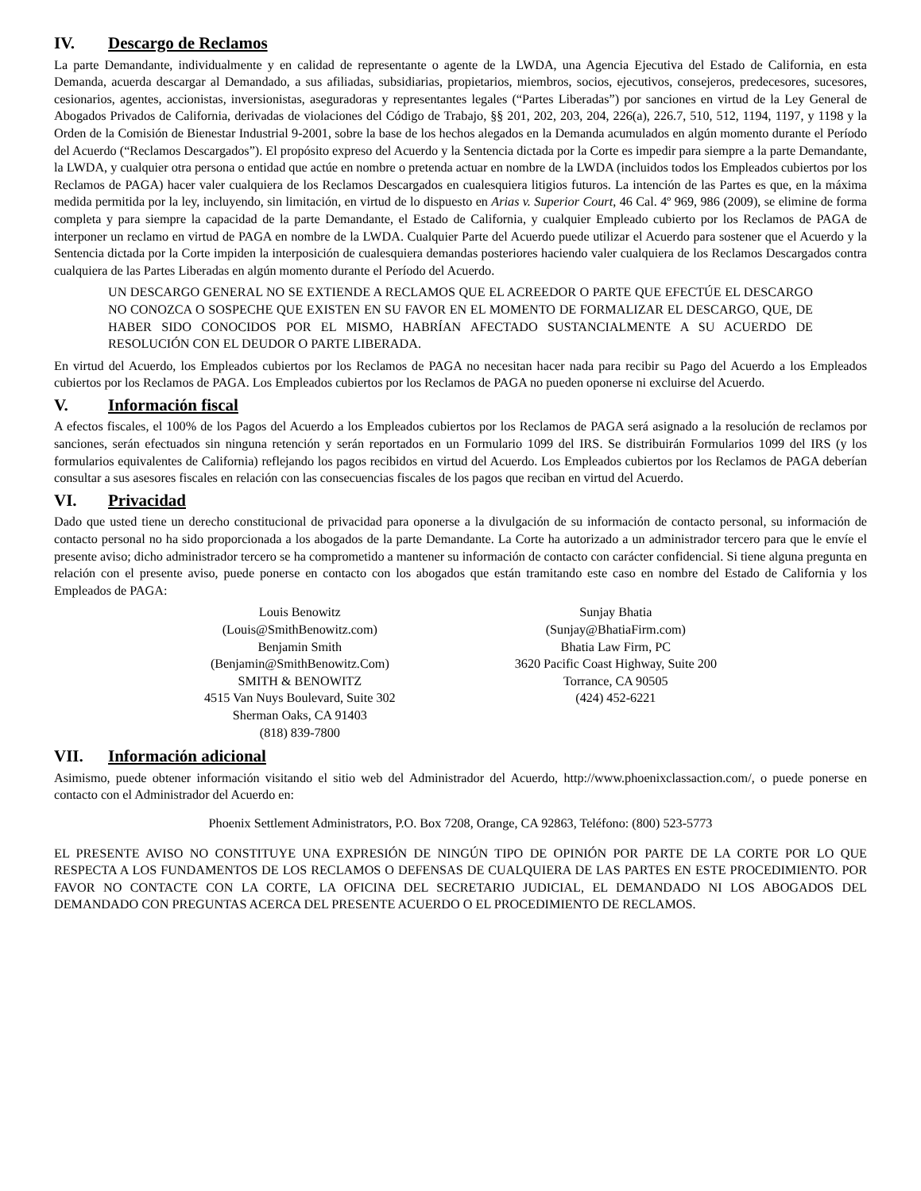IV. Descargo de Reclamos
La parte Demandante, individualmente y en calidad de representante o agente de la LWDA, una Agencia Ejecutiva del Estado de California, en esta Demanda, acuerda descargar al Demandado, a sus afiliadas, subsidiarias, propietarios, miembros, socios, ejecutivos, consejeros, predecesores, sucesores, cesionarios, agentes, accionistas, inversionistas, aseguradoras y representantes legales (“Partes Liberadas”) por sanciones en virtud de la Ley General de Abogados Privados de California, derivadas de violaciones del Código de Trabajo, §§ 201, 202, 203, 204, 226(a), 226.7, 510, 512, 1194, 1197, y 1198 y la Orden de la Comisión de Bienestar Industrial 9-2001, sobre la base de los hechos alegados en la Demanda acumulados en algún momento durante el Período del Acuerdo (“Reclamos Descargados”). El propósito expreso del Acuerdo y la Sentencia dictada por la Corte es impedir para siempre a la parte Demandante, la LWDA, y cualquier otra persona o entidad que actúe en nombre o pretenda actuar en nombre de la LWDA (incluidos todos los Empleados cubiertos por los Reclamos de PAGA) hacer valer cualquiera de los Reclamos Descargados en cualesquiera litigios futuros. La intención de las Partes es que, en la máxima medida permitida por la ley, incluyendo, sin limitación, en virtud de lo dispuesto en Arias v. Superior Court, 46 Cal. 4º 969, 986 (2009), se elimine de forma completa y para siempre la capacidad de la parte Demandante, el Estado de California, y cualquier Empleado cubierto por los Reclamos de PAGA de interponer un reclamo en virtud de PAGA en nombre de la LWDA. Cualquier Parte del Acuerdo puede utilizar el Acuerdo para sostener que el Acuerdo y la Sentencia dictada por la Corte impiden la interposición de cualesquiera demandas posteriores haciendo valer cualquiera de los Reclamos Descargados contra cualquiera de las Partes Liberadas en algún momento durante el Período del Acuerdo.
UN DESCARGO GENERAL NO SE EXTIENDE A RECLAMOS QUE EL ACREEDOR O PARTE QUE EFECTÚE EL DESCARGO NO CONOZCA O SOSPECHE QUE EXISTEN EN SU FAVOR EN EL MOMENTO DE FORMALIZAR EL DESCARGO, QUE, DE HABER SIDO CONOCIDOS POR EL MISMO, HABRÍAN AFECTADO SUSTANCIALMENTE A SU ACUERDO DE RESOLUCIÓN CON EL DEUDOR O PARTE LIBERADA.
En virtud del Acuerdo, los Empleados cubiertos por los Reclamos de PAGA no necesitan hacer nada para recibir su Pago del Acuerdo a los Empleados cubiertos por los Reclamos de PAGA. Los Empleados cubiertos por los Reclamos de PAGA no pueden oponerse ni excluirse del Acuerdo.
V. Información fiscal
A efectos fiscales, el 100% de los Pagos del Acuerdo a los Empleados cubiertos por los Reclamos de PAGA será asignado a la resolución de reclamos por sanciones, serán efectuados sin ninguna retención y serán reportados en un Formulario 1099 del IRS. Se distribuirán Formularios 1099 del IRS (y los formularios equivalentes de California) reflejando los pagos recibidos en virtud del Acuerdo. Los Empleados cubiertos por los Reclamos de PAGA deberían consultar a sus asesores fiscales en relación con las consecuencias fiscales de los pagos que reciban en virtud del Acuerdo.
VI. Privacidad
Dado que usted tiene un derecho constitucional de privacidad para oponerse a la divulgación de su información de contacto personal, su información de contacto personal no ha sido proporcionada a los abogados de la parte Demandante. La Corte ha autorizado a un administrador tercero para que le envíe el presente aviso; dicho administrador tercero se ha comprometido a mantener su información de contacto con carácter confidencial. Si tiene alguna pregunta en relación con el presente aviso, puede ponerse en contacto con los abogados que están tramitando este caso en nombre del Estado de California y los Empleados de PAGA:
Louis Benowitz
(Louis@SmithBenowitz.com)
Benjamin Smith
(Benjamin@SmithBenowitz.Com)
SMITH & BENOWITZ
4515 Van Nuys Boulevard, Suite 302
Sherman Oaks, CA 91403
(818) 839-7800
Sunjay Bhatia
(Sunjay@BhatiaFirm.com)
Bhatia Law Firm, PC
3620 Pacific Coast Highway, Suite 200
Torrance, CA 90505
(424) 452-6221
VII. Información adicional
Asimismo, puede obtener información visitando el sitio web del Administrador del Acuerdo, http://www.phoenixclassaction.com/, o puede ponerse en contacto con el Administrador del Acuerdo en:
Phoenix Settlement Administrators, P.O. Box 7208, Orange, CA 92863, Teléfono: (800) 523-5773
EL PRESENTE AVISO NO CONSTITUYE UNA EXPRESIÓN DE NINGÚN TIPO DE OPINIÓN POR PARTE DE LA CORTE POR LO QUE RESPECTA A LOS FUNDAMENTOS DE LOS RECLAMOS O DEFENSAS DE CUALQUIERA DE LAS PARTES EN ESTE PROCEDIMIENTO. POR FAVOR NO CONTACTE CON LA CORTE, LA OFICINA DEL SECRETARIO JUDICIAL, EL DEMANDADO NI LOS ABOGADOS DEL DEMANDADO CON PREGUNTAS ACERCA DEL PRESENTE ACUERDO O EL PROCEDIMIENTO DE RECLAMOS.